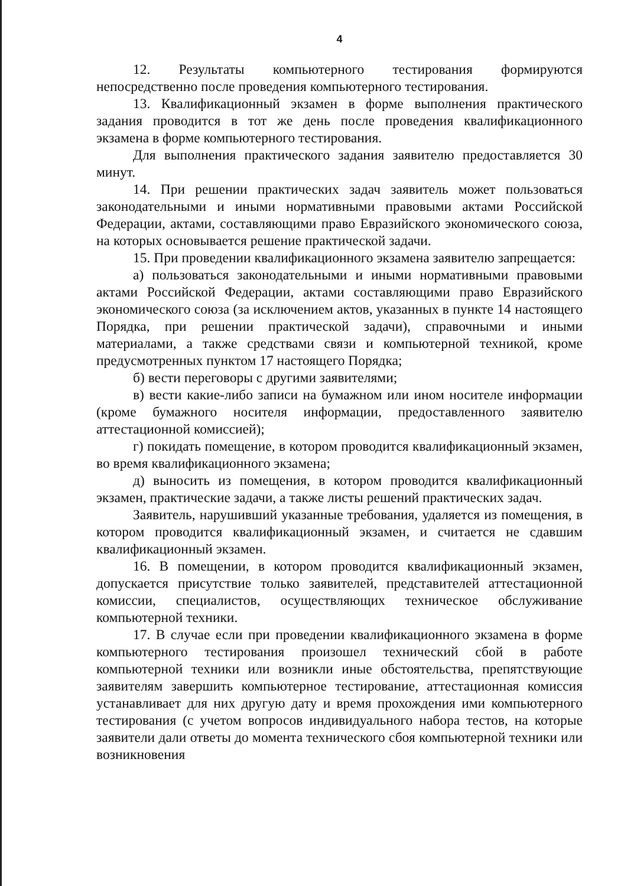4
12. Результаты компьютерного тестирования формируются непосредственно после проведения компьютерного тестирования.
13. Квалификационный экзамен в форме выполнения практического задания проводится в тот же день после проведения квалификационного экзамена в форме компьютерного тестирования.
Для выполнения практического задания заявителю предоставляется 30 минут.
14. При решении практических задач заявитель может пользоваться законодательными и иными нормативными правовыми актами Российской Федерации, актами, составляющими право Евразийского экономического союза, на которых основывается решение практической задачи.
15. При проведении квалификационного экзамена заявителю запрещается:
а) пользоваться законодательными и иными нормативными правовыми актами Российской Федерации, актами составляющими право Евразийского экономического союза (за исключением актов, указанных в пункте 14 настоящего Порядка, при решении практической задачи), справочными и иными материалами, а также средствами связи и компьютерной техникой, кроме предусмотренных пунктом 17 настоящего Порядка;
б) вести переговоры с другими заявителями;
в) вести какие-либо записи на бумажном или ином носителе информации (кроме бумажного носителя информации, предоставленного заявителю аттестационной комиссией);
г) покидать помещение, в котором проводится квалификационный экзамен, во время квалификационного экзамена;
д) выносить из помещения, в котором проводится квалификационный экзамен, практические задачи, а также листы решений практических задач.
Заявитель, нарушивший указанные требования, удаляется из помещения, в котором проводится квалификационный экзамен, и считается не сдавшим квалификационный экзамен.
16. В помещении, в котором проводится квалификационный экзамен, допускается присутствие только заявителей, представителей аттестационной комиссии, специалистов, осуществляющих техническое обслуживание компьютерной техники.
17. В случае если при проведении квалификационного экзамена в форме компьютерного тестирования произошел технический сбой в работе компьютерной техники или возникли иные обстоятельства, препятствующие заявителям завершить компьютерное тестирование, аттестационная комиссия устанавливает для них другую дату и время прохождения ими компьютерного тестирования (с учетом вопросов индивидуального набора тестов, на которые заявители дали ответы до момента технического сбоя компьютерной техники или возникновения